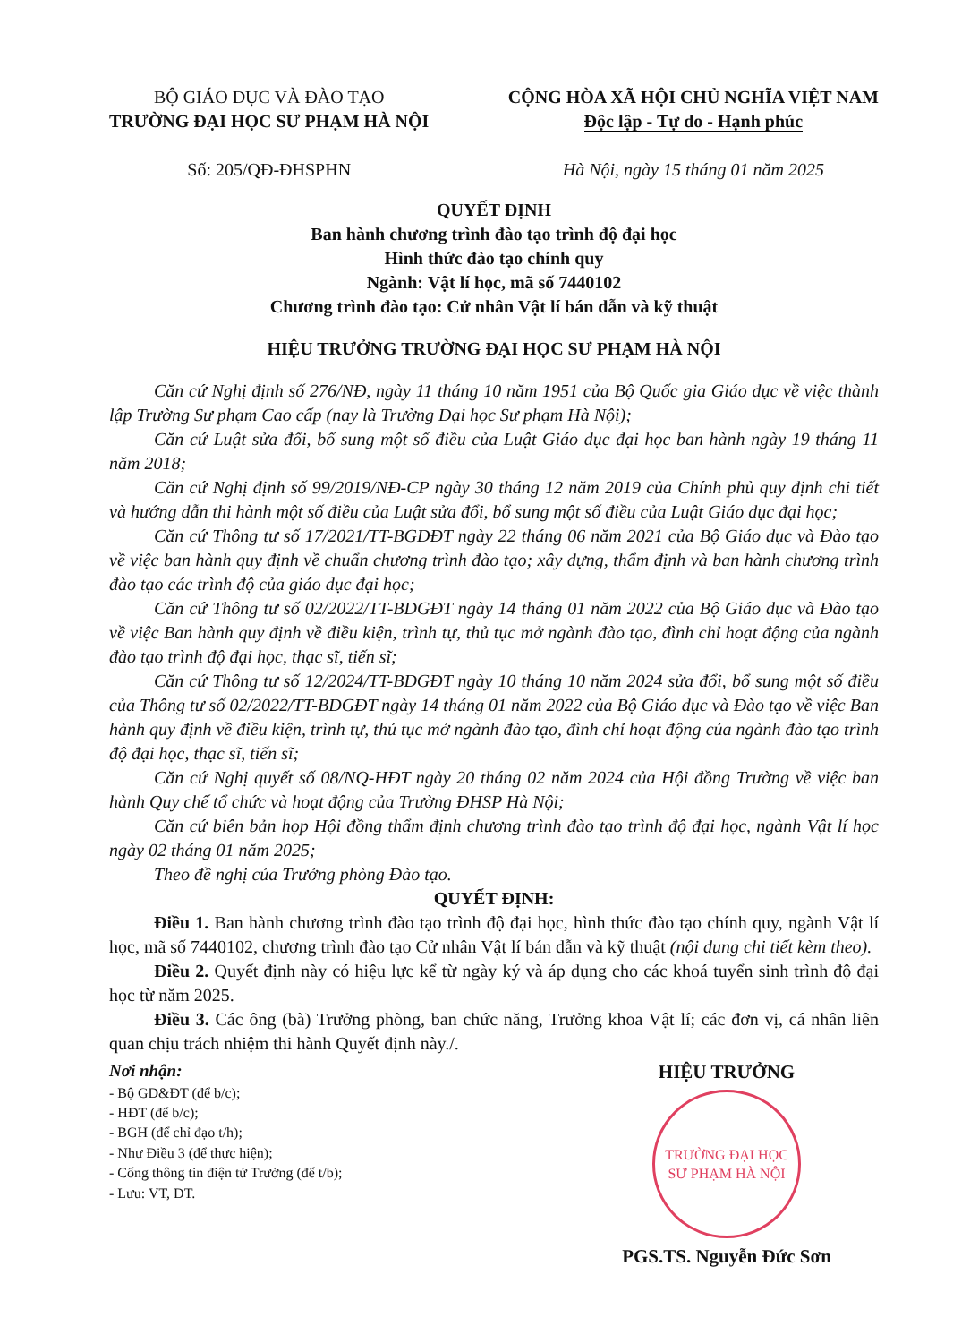BỘ GIÁO DỤC VÀ ĐÀO TẠO
TRƯỜNG ĐẠI HỌC SƯ PHẠM HÀ NỘI
Số: 205/QĐ-ĐHSPHN
CỘNG HÒA XÃ HỘI CHỦ NGHĨA VIỆT NAM
Độc lập - Tự do - Hạnh phúc
Hà Nội, ngày 15 tháng 01 năm 2025
QUYẾT ĐỊNH
Ban hành chương trình đào tạo trình độ đại học
Hình thức đào tạo chính quy
Ngành: Vật lí học, mã số 7440102
Chương trình đào tạo: Cử nhân Vật lí bán dẫn và kỹ thuật
HIỆU TRƯỞNG TRƯỜNG ĐẠI HỌC SƯ PHẠM HÀ NỘI
Căn cứ Nghị định số 276/NĐ, ngày 11 tháng 10 năm 1951 của Bộ Quốc gia Giáo dục về việc thành lập Trường Sư phạm Cao cấp (nay là Trường Đại học Sư phạm Hà Nội);
Căn cứ Luật sửa đổi, bổ sung một số điều của Luật Giáo dục đại học ban hành ngày 19 tháng 11 năm 2018;
Căn cứ Nghị định số 99/2019/NĐ-CP ngày 30 tháng 12 năm 2019 của Chính phủ quy định chi tiết và hướng dẫn thi hành một số điều của Luật sửa đổi, bổ sung một số điều của Luật Giáo dục đại học;
Căn cứ Thông tư số 17/2021/TT-BGDĐT ngày 22 tháng 06 năm 2021 của Bộ Giáo dục và Đào tạo về việc ban hành quy định về chuẩn chương trình đào tạo; xây dựng, thẩm định và ban hành chương trình đào tạo các trình độ của giáo dục đại học;
Căn cứ Thông tư số 02/2022/TT-BDGĐT ngày 14 tháng 01 năm 2022 của Bộ Giáo dục và Đào tạo về việc Ban hành quy định về điều kiện, trình tự, thủ tục mở ngành đào tạo, đình chỉ hoạt động của ngành đào tạo trình độ đại học, thạc sĩ, tiến sĩ;
Căn cứ Thông tư số 12/2024/TT-BDGĐT ngày 10 tháng 10 năm 2024 sửa đổi, bổ sung một số điều của Thông tư số 02/2022/TT-BDGĐT ngày 14 tháng 01 năm 2022 của Bộ Giáo dục và Đào tạo về việc Ban hành quy định về điều kiện, trình tự, thủ tục mở ngành đào tạo, đình chỉ hoạt động của ngành đào tạo trình độ đại học, thạc sĩ, tiến sĩ;
Căn cứ Nghị quyết số 08/NQ-HĐT ngày 20 tháng 02 năm 2024 của Hội đồng Trường về việc ban hành Quy chế tổ chức và hoạt động của Trường ĐHSP Hà Nội;
Căn cứ biên bản họp Hội đồng thẩm định chương trình đào tạo trình độ đại học, ngành Vật lí học ngày 02 tháng 01 năm 2025;
Theo đề nghị của Trưởng phòng Đào tạo.
QUYẾT ĐỊNH:
Điều 1. Ban hành chương trình đào tạo trình độ đại học, hình thức đào tạo chính quy, ngành Vật lí học, mã số 7440102, chương trình đào tạo Cử nhân Vật lí bán dẫn và kỹ thuật (nội dung chi tiết kèm theo).
Điều 2. Quyết định này có hiệu lực kể từ ngày ký và áp dụng cho các khoá tuyển sinh trình độ đại học từ năm 2025.
Điều 3. Các ông (bà) Trưởng phòng, ban chức năng, Trưởng khoa Vật lí; các đơn vị, cá nhân liên quan chịu trách nhiệm thi hành Quyết định này./.
Nơi nhận:
- Bộ GD&ĐT (để b/c);
- HĐT (để b/c);
- BGH (để chỉ đạo t/h);
- Như Điều 3 (để thực hiện);
- Cổng thông tin điện tử Trường (để t/b);
- Lưu: VT, ĐT.
HIỆU TRƯỞNG
TRƯỜNG ĐẠI HỌC SƯ PHẠM HÀ NỘI
PGS.TS. Nguyễn Đức Sơn